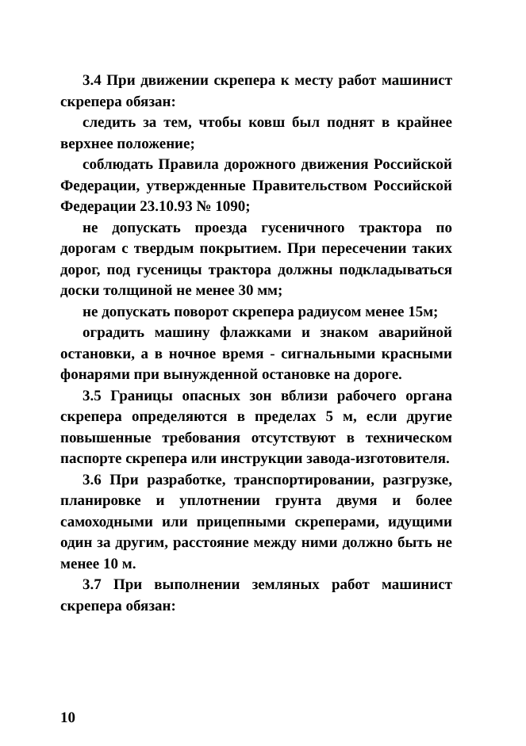3.4 При движении скрепера к месту работ машинист скрепера обязан:
следить за тем, чтобы ковш был поднят в крайнее верхнее положение;
соблюдать Правила дорожного движения Российской Федерации, утвержденные Правительством Российской Федерации 23.10.93 № 1090;
не допускать проезда гусеничного трактора по дорогам с твердым покрытием. При пересечении таких дорог, под гусеницы трактора должны подкладываться доски толщиной не менее 30 мм;
не допускать поворот скрепера радиусом менее 15м;
оградить машину флажками и знаком аварийной остановки, а в ночное время - сигнальными красными фонарями при вынужденной остановке на дороге.
3.5 Границы опасных зон вблизи рабочего органа скрепера определяются в пределах 5 м, если другие повышенные требования отсутствуют в техническом паспорте скрепера или инструкции завода-изготовителя.
3.6 При разработке, транспортировании, разгрузке, планировке и уплотнении грунта двумя и более самоходными или прицепными скреперами, идущими один за другим, расстояние между ними должно быть не менее 10 м.
3.7 При выполнении земляных работ машинист скрепера обязан:
10